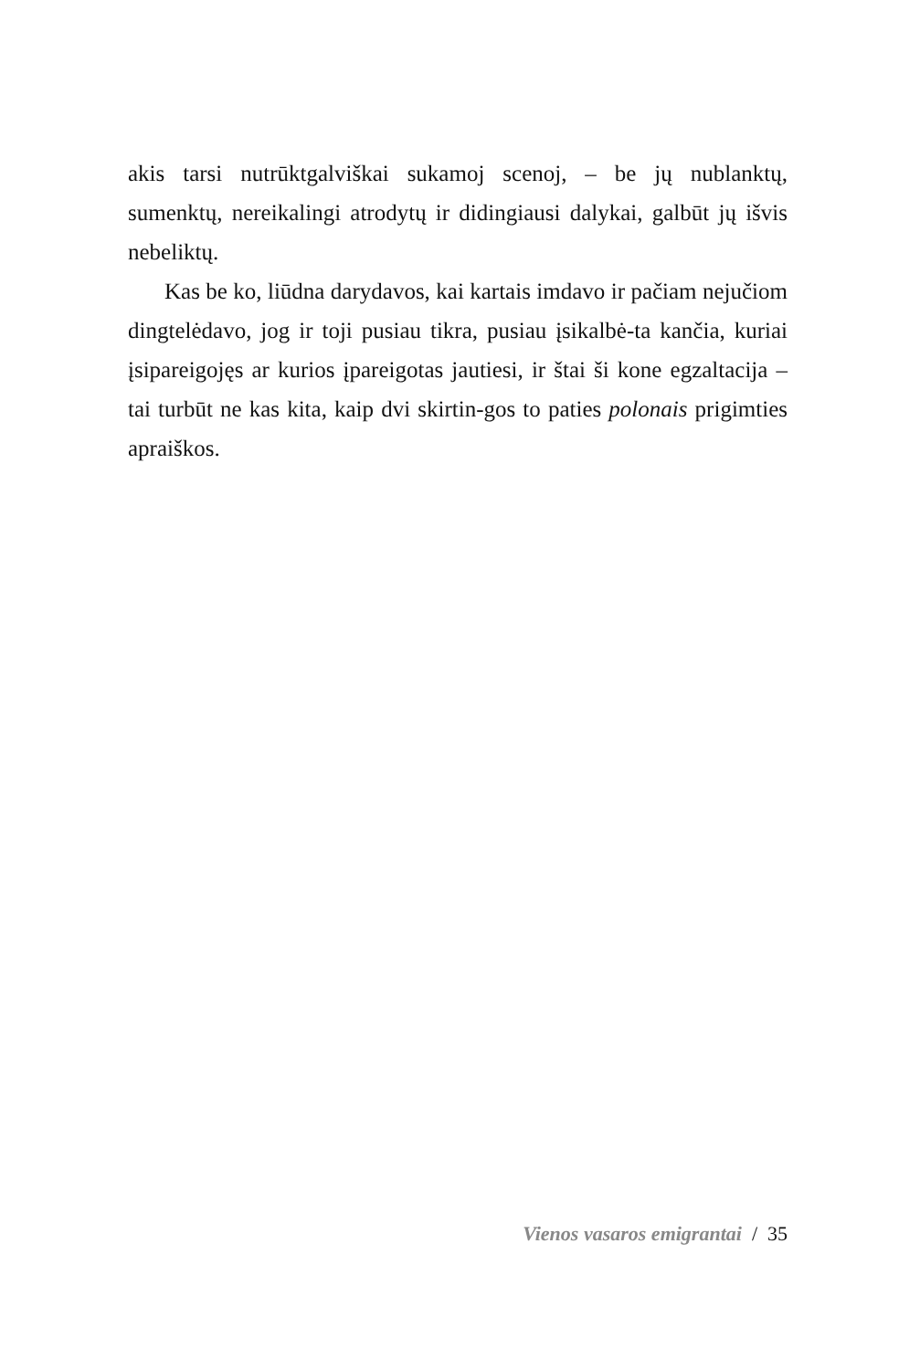akis tarsi nutrūktgalviškai sukamoj scenoj, – be jų nublanktų, sumenktų, nereikalingi atrodytų ir didingiausi dalykai, galbūt jų išvis nebeliktų.
Kas be ko, liūdna darydavos, kai kartais imdavo ir pačiam nejučiom dingtelėdavo, jog ir toji pusiau tikra, pusiau įsikalbė-ta kančia, kuriai įsipareigojęs ar kurios įpareigotas jautiesi, ir štai ši kone egzaltacija – tai turbūt ne kas kita, kaip dvi skirtin-gos to paties polonais prigimties apraiškos.
Vienos vasaros emigrantai / 35